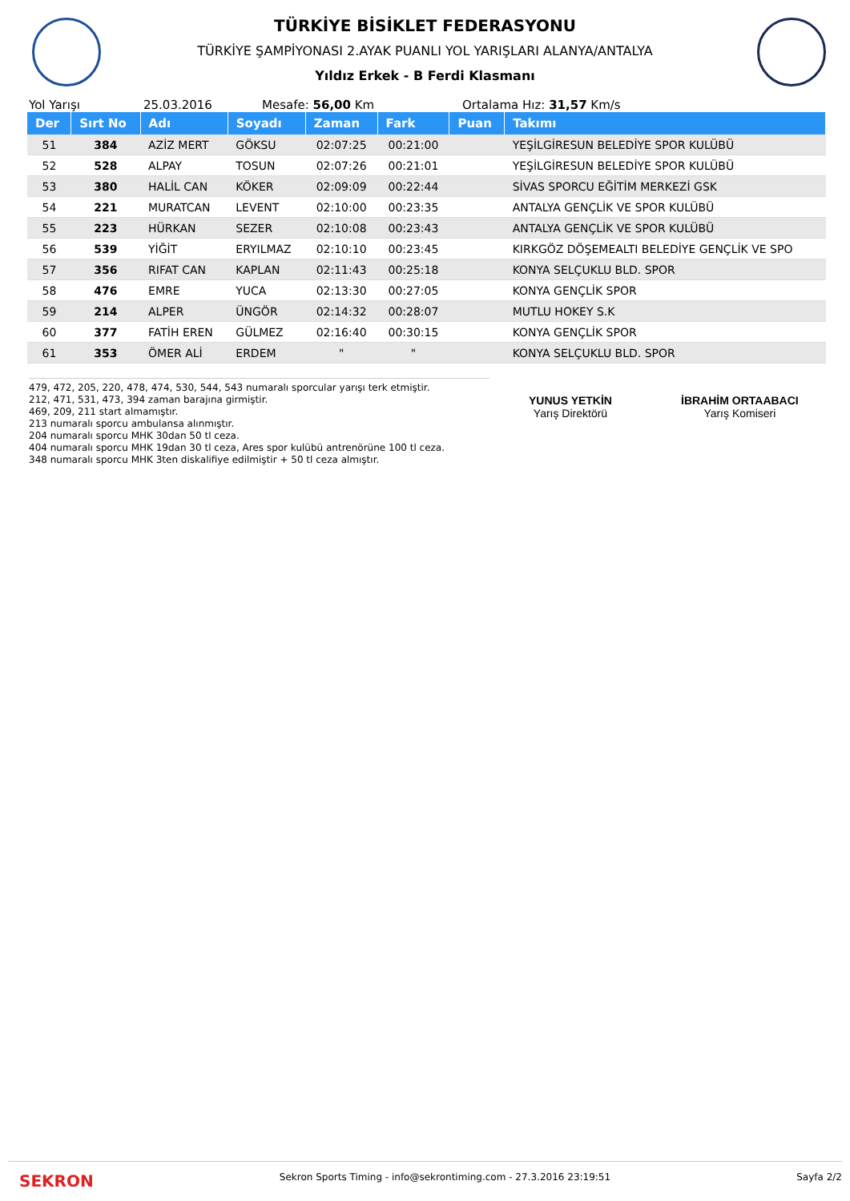TÜRKİYE BİSİKLET FEDERASYONU
TÜRKİYE ŞAMPİYONASI 2.AYAK PUANLI YOL YARIŞLARI ALANYA/ANTALYA
Yıldız Erkek - B Ferdi Klasmanı
Yol Yarışı 25.03.2016 Mesafe: 56,00 Km Ortalama Hız: 31,57 Km/s
| Der | Sırt No | Adı | Soyadı | Zaman | Fark | Puan | Takımı |
| --- | --- | --- | --- | --- | --- | --- | --- |
| 51 | 384 | AZİZ MERT | GÖKSU | 02:07:25 | 00:21:00 | | YEŞİLGİRESUN BELEDİYE SPOR KULÜBÜ |
| 52 | 528 | ALPAY | TOSUN | 02:07:26 | 00:21:01 | | YEŞİLGİRESUN BELEDİYE SPOR KULÜBÜ |
| 53 | 380 | HALİL CAN | KÖKER | 02:09:09 | 00:22:44 | | SİVAS SPORCU EĞİTİM MERKEZİ GSK |
| 54 | 221 | MURATCAN | LEVENT | 02:10:00 | 00:23:35 | | ANTALYA GENÇLİK VE SPOR KULÜBÜ |
| 55 | 223 | HÜRKAN | SEZER | 02:10:08 | 00:23:43 | | ANTALYA GENÇLİK VE SPOR KULÜBÜ |
| 56 | 539 | YİĞİT | ERYILMAZ | 02:10:10 | 00:23:45 | | KIRKGÖZ DÖŞEMEALTI BELEDİYE GENÇLİK VE SPO |
| 57 | 356 | RIFAT CAN | KAPLAN | 02:11:43 | 00:25:18 | | KONYA SELÇUKLU BLD. SPOR |
| 58 | 476 | EMRE | YUCA | 02:13:30 | 00:27:05 | | KONYA GENÇLİK SPOR |
| 59 | 214 | ALPER | ÜNGÖR | 02:14:32 | 00:28:07 | | MUTLU HOKEY S.K |
| 60 | 377 | FATİH EREN | GÜLMEZ | 02:16:40 | 00:30:15 | | KONYA GENÇLİK SPOR |
| 61 | 353 | ÖMER ALİ | ERDEM | " | " | | KONYA SELÇUKLU BLD. SPOR |
479, 472, 205, 220, 478, 474, 530, 544, 543 numaralı sporcular yarışı terk etmiştir.
212, 471, 531, 473, 394 zaman barajına girmiştir.
469, 209, 211 start almamıştır.
213 numaralı sporcu ambulansa alınmıştır.
204 numaralı sporcu MHK 30dan 50 tl ceza.
404 numaralı sporcu MHK 19dan 30 tl ceza, Ares spor kulübü antrenörüne 100 tl ceza.
348 numaralı sporcu MHK 3ten diskalifiye edilmiştir + 50 tl ceza almıştır.
YUNUS YETKİN
Yarış Direktörü
İBRAHİM ORTAABACI
Yarış Komiseri
SEKRON Sekron Sports Timing - info@sekrontiming.com - 27.3.2016 23:19:51 Sayfa 2/2